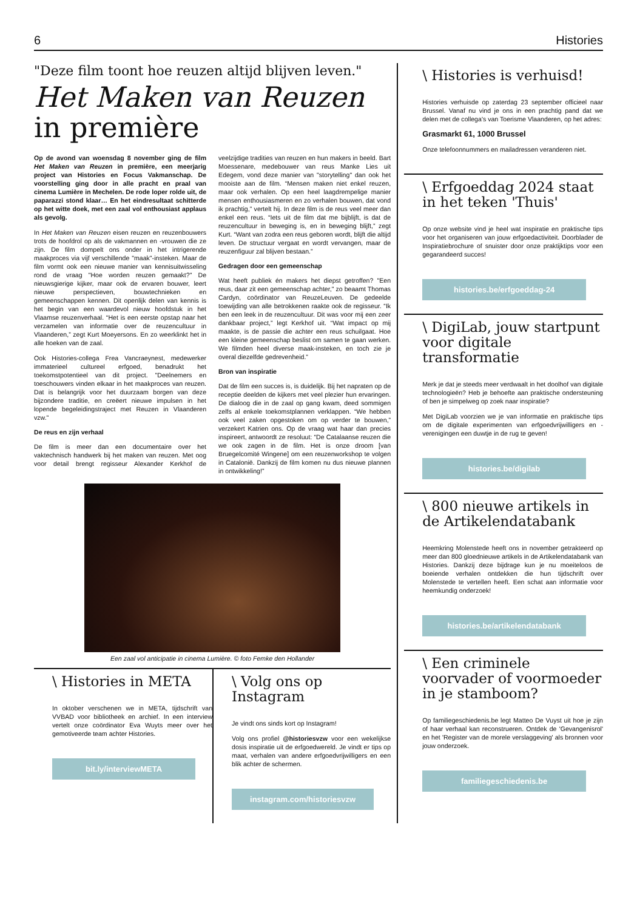6 Histories
"Deze film toont hoe reuzen altijd blijven leven."
Het Maken van Reuzen in première
Op de avond van woensdag 8 november ging de film Het Maken van Reuzen in première, een meerjarig project van Histories en Focus Vakmanschap. De voorstelling ging door in alle pracht en praal van cinema Lumière in Mechelen. De rode loper rolde uit, de paparazzi stond klaar… En het eindresultaat schitterde op het witte doek, met een zaal vol enthousiast applaus als gevolg.
In Het Maken van Reuzen eisen reuzen en reuzenbouwers trots de hoofdrol op als de vakmannen en -vrouwen die ze zijn. De film dompelt ons onder in het intrigerende maakproces via vijf verschillende "maak"-insteken. Maar de film vormt ook een nieuwe manier van kennisuitwisseling rond de vraag "Hoe worden reuzen gemaakt?" De nieuwsgierige kijker, maar ook de ervaren bouwer, leert nieuwe perspectieven, bouwtechnieken en gemeenschappen kennen. Dit openlijk delen van kennis is het begin van een waardevol nieuw hoofdstuk in het Vlaamse reuzenverhaal. “Het is een eerste opstap naar het verzamelen van informatie over de reuzencultuur in Vlaanderen,” zegt Kurt Moeyersons. En zo weerklinkt het in alle hoeken van de zaal.
Ook Histories-collega Frea Vancraeynest, medewerker immaterieel cultureel erfgoed, benadrukt het toekomstpotentieel van dit project. "Deelnemers en toeschouwers vinden elkaar in het maakproces van reuzen. Dat is belangrijk voor het duurzaam borgen van deze bijzondere traditie, en creëert nieuwe impulsen in het lopende begeleidingstraject met Reuzen in Vlaanderen vzw."
De reus en zijn verhaal
De film is meer dan een documentaire over het vaktechnisch handwerk bij het maken van reuzen. Met oog voor detail brengt regisseur Alexander Kerkhof de veelzijdige tradities van reuzen en hun makers in beeld. Bart Moessenare, medebouwer van reus Manke Lies uit Edegem, vond deze manier van "storytelling" dan ook het mooiste aan de film. “Mensen maken niet enkel reuzen, maar ook verhalen. Op een heel laagdrempelige manier mensen enthousiasmeren en zo verhalen bouwen, dat vond ik prachtig,” vertelt hij. In deze film is de reus veel meer dan enkel een reus. “Iets uit de film dat me bijblijft, is dat de reuzencultuur in beweging is, en in beweging blijft,” zegt Kurt. “Want van zodra een reus geboren wordt, blijft die altijd leven. De structuur vergaat en wordt vervangen, maar de reuzenfiguur zal blijven bestaan.”
Gedragen door een gemeenschap
Wat heeft publiek én makers het diepst getroffen? "Een reus, daar zit een gemeenschap achter," zo beaamt Thomas Cardyn, coördinator van ReuzeLeuven. De gedeelde toewijding van alle betrokkenen raakte ook de regisseur. “Ik ben een leek in de reuzencultuur. Dit was voor mij een zeer dankbaar project,” legt Kerkhof uit. “Wat impact op mij maakte, is de passie die achter een reus schuilgaat. Hoe een kleine gemeenschap beslist om samen te gaan werken. We filmden heel diverse maak-insteken, en toch zie je overal diezelfde gedrevenheid.”
Bron van inspiratie
Dat de film een succes is, is duidelijk. Bij het napraten op de receptie deelden de kijkers met veel plezier hun ervaringen. De dialoog die in de zaal op gang kwam, deed sommigen zelfs al enkele toekomstplannen verklappen. “We hebben ook veel zaken opgestoken om op verder te bouwen,” verzekert Katrien ons. Op de vraag wat haar dan precies inspireert, antwoordt ze resoluut: “De Catalaanse reuzen die we ook zagen in de film. Het is onze droom [van Bruegelcomité Wingene] om een reuzenworkshop te volgen in Catalonië. Dankzij de film komen nu dus nieuwe plannen in ontwikkeling!”
Een zaal vol anticipatie in cinema Lumière. © foto Femke den Hollander
\ Histories in META
In oktober verschenen we in META, tijdschrift van VVBAD voor bibliotheek en archief. In een interview vertelt onze coördinator Eva Wuyts meer over het gemotiveerde team achter Histories.
bit.ly/interviewMETA
\ Volg ons op Instagram
Je vindt ons sinds kort op Instagram!
Volg ons profiel @historiesvzw voor een wekelijkse dosis inspiratie uit de erfgoedwereld. Je vindt er tips op maat, verhalen van andere erfgoedvrijwilligers en een blik achter de schermen.
instagram.com/historiesvzw
\ Histories is verhuisd!
Histories verhuisde op zaterdag 23 september officieel naar Brussel. Vanaf nu vind je ons in een prachtig pand dat we delen met de collega's van Toerisme Vlaanderen, op het adres:
Grasmarkt 61, 1000 Brussel
Onze telefoonnummers en mailadressen veranderen niet.
\ Erfgoeddag 2024 staat in het teken 'Thuis'
Op onze website vind je heel wat inspiratie en praktische tips voor het organiseren van jouw erfgoedactiviteit. Doorblader de Inspiratiebrochure of snuister door onze praktijktips voor een gegarandeerd succes!
histories.be/erfgoeddag-24
\ DigiLab, jouw startpunt voor digitale transformatie
Merk je dat je steeds meer verdwaalt in het doolhof van digitale technologieën? Heb je behoefte aan praktische ondersteuning of ben je simpelweg op zoek naar inspiratie?
Met DigiLab voorzien we je van informatie en praktische tips om de digitale experimenten van erfgoedvrijwilligers en -verenigingen een duwtje in de rug te geven!
histories.be/digilab
\ 800 nieuwe artikels in de Artikelendatabank
Heemkring Molenstede heeft ons in november getrakteerd op meer dan 800 gloednieuwe artikels in de Artikelendatabank van Histories. Dankzij deze bijdrage kun je nu moeiteloos de boeiende verhalen ontdekken die hun tijdschrift over Molenstede te vertellen heeft. Een schat aan informatie voor heemkundig onderzoek!
histories.be/artikelendatabank
\ Een criminele voorvader of voormoeder in je stamboom?
Op familiegeschiedenis.be legt Matteo De Vuyst uit hoe je zijn of haar verhaal kan reconstrueren. Ontdek de 'Gevangenisrol' en het 'Register van de morele verslaggeving' als bronnen voor jouw onderzoek.
familiegeschiedenis.be